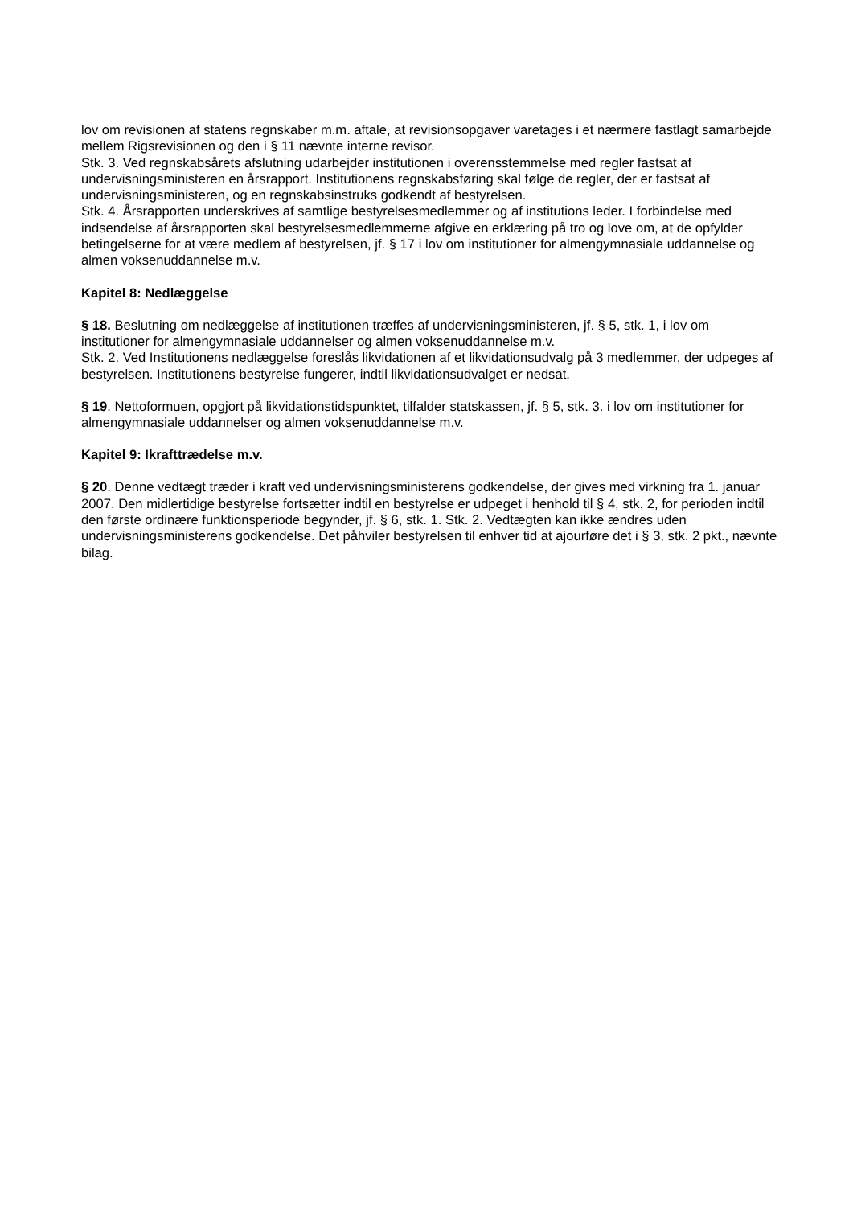lov om revisionen af statens regnskaber m.m. aftale, at revisionsopgaver varetages i et nærmere fastlagt samarbejde mellem Rigsrevisionen og den i § 11 nævnte interne revisor.
Stk. 3. Ved regnskabsårets afslutning udarbejder institutionen i overensstemmelse med regler fastsat af undervisningsministeren en årsrapport. Institutionens regnskabsføring skal følge de regler, der er fastsat af undervisningsministeren, og en regnskabsinstruks godkendt af bestyrelsen.
Stk. 4. Årsrapporten underskrives af samtlige bestyrelsesmedlemmer og af institutions leder. I forbindelse med indsendelse af årsrapporten skal bestyrelsesmedlemmerne afgive en erklæring på tro og love om, at de opfylder betingelserne for at være medlem af bestyrelsen, jf. § 17 i lov om institutioner for almengymnasiale uddannelse og almen voksenuddannelse m.v.
Kapitel 8: Nedlæggelse
§ 18. Beslutning om nedlæggelse af institutionen træffes af undervisningsministeren, jf. § 5, stk. 1, i lov om institutioner for almengymnasiale uddannelser og almen voksenuddannelse m.v.
Stk. 2. Ved Institutionens nedlæggelse foreslås likvidationen af et likvidationsudvalg på 3 medlemmer, der udpeges af bestyrelsen. Institutionens bestyrelse fungerer, indtil likvidationsudvalget er nedsat.
§ 19. Nettoformuen, opgjort på likvidationstidspunktet, tilfalder statskassen, jf. § 5, stk. 3. i lov om institutioner for almengymnasiale uddannelser og almen voksenuddannelse m.v.
Kapitel 9: Ikrafttrædelse m.v.
§ 20. Denne vedtægt træder i kraft ved undervisningsministerens godkendelse, der gives med virkning fra 1. januar 2007. Den midlertidige bestyrelse fortsætter indtil en bestyrelse er udpeget i henhold til § 4, stk. 2, for perioden indtil den første ordinære funktionsperiode begynder, jf. § 6, stk. 1. Stk. 2. Vedtægten kan ikke ændres uden undervisningsministerens godkendelse. Det påhviler bestyrelsen til enhver tid at ajourføre det i § 3, stk. 2 pkt., nævnte bilag.